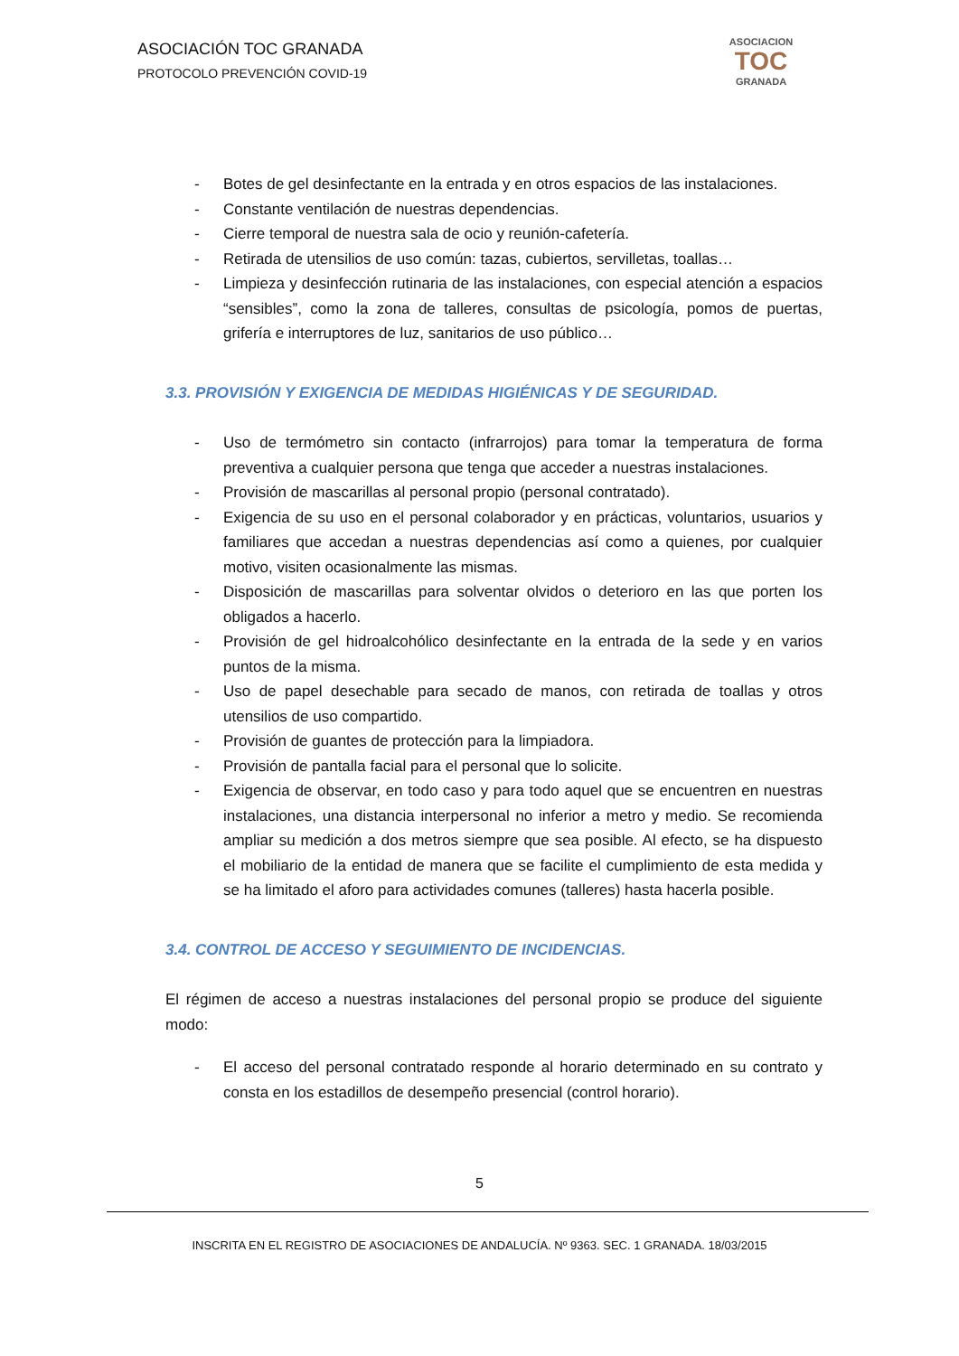ASOCIACIÓN TOC GRANADA
PROTOCOLO PREVENCIÓN COVID-19
ASOCIACION
TOC
GRANADA
- Botes de gel desinfectante en la entrada y en otros espacios de las instalaciones.
- Constante ventilación de nuestras dependencias.
- Cierre temporal de nuestra sala de ocio y reunión-cafetería.
- Retirada de utensilios de uso común: tazas, cubiertos, servilletas, toallas…
- Limpieza y desinfección rutinaria de las instalaciones, con especial atención a espacios “sensibles”, como la zona de talleres, consultas de psicología, pomos de puertas, grifería e interruptores de luz, sanitarios de uso público…
3.3. PROVISIÓN Y EXIGENCIA DE MEDIDAS HIGIÉNICAS Y DE SEGURIDAD.
- Uso de termómetro sin contacto (infrarrojos) para tomar la temperatura de forma preventiva a cualquier persona que tenga que acceder a nuestras instalaciones.
- Provisión de mascarillas al personal propio (personal contratado).
- Exigencia de su uso en el personal colaborador y en prácticas, voluntarios, usuarios y familiares que accedan a nuestras dependencias así como a quienes, por cualquier motivo, visiten ocasionalmente las mismas.
- Disposición de mascarillas para solventar olvidos o deterioro en las que porten los obligados a hacerlo.
- Provisión de gel hidroalcohólico desinfectante en la entrada de la sede y en varios puntos de la misma.
- Uso de papel desechable para secado de manos, con retirada de toallas y otros utensilios de uso compartido.
- Provisión de guantes de protección para la limpiadora.
- Provisión de pantalla facial para el personal que lo solicite.
- Exigencia de observar, en todo caso y para todo aquel que se encuentren en nuestras instalaciones, una distancia interpersonal no inferior a metro y medio. Se recomienda ampliar su medición a dos metros siempre que sea posible. Al efecto, se ha dispuesto el mobiliario de la entidad de manera que se facilite el cumplimiento de esta medida y se ha limitado el aforo para actividades comunes (talleres) hasta hacerla posible.
3.4. CONTROL DE ACCESO Y SEGUIMIENTO DE INCIDENCIAS.
El régimen de acceso a nuestras instalaciones del personal propio se produce del siguiente modo:
- El acceso del personal contratado responde al horario determinado en su contrato y consta en los estadillos de desempeño presencial (control horario).
5
INSCRITA EN EL REGISTRO DE ASOCIACIONES DE ANDALUCÍA. Nº 9363. SEC. 1 GRANADA. 18/03/2015